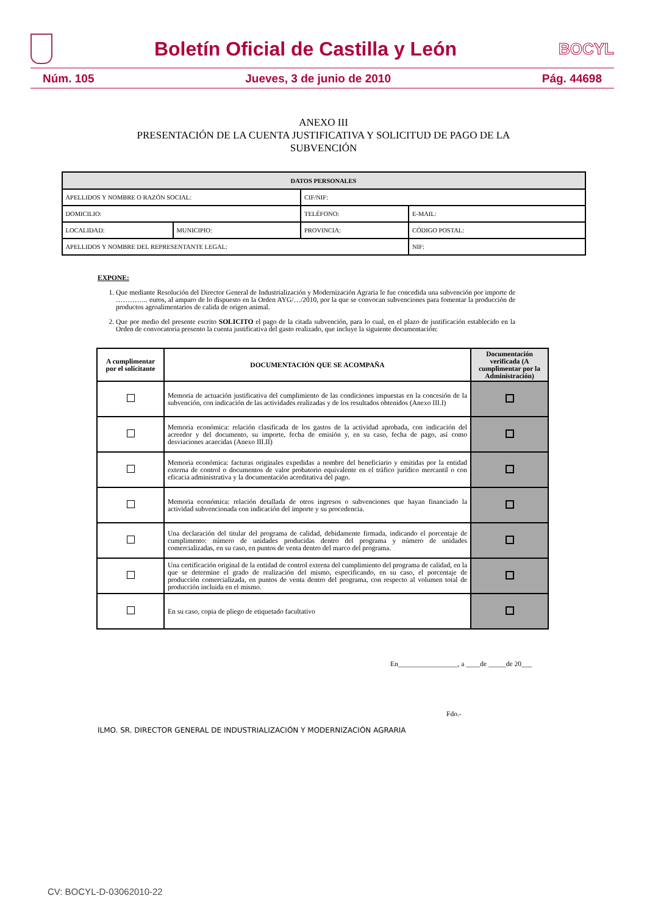Boletín Oficial de Castilla y León
BOCYL
Núm. 105 Jueves, 3 de junio de 2010 Pág. 44698
ANEXO III
PRESENTACIÓN DE LA CUENTA JUSTIFICATIVA Y SOLICITUD DE PAGO DE LA
SUBVENCIÓN
| DATOS PERSONALES | | | |
| --- | --- | --- | --- |
| APELLIDOS Y NOMBRE O RAZÓN SOCIAL: | | CIF/NIF: | |
| DOMICILIO: | | TELÉFONO: | E-MAIL: |
| LOCALIDAD: | MUNICIPIO: | PROVINCIA: | CÓDIGO POSTAL: |
| APELLIDOS Y NOMBRE DEL REPRESENTANTE LEGAL: | | | NIF: |
EXPONE:
1. Que mediante Resolución del Director General de Industrialización y Modernización Agraria le fue concedida una subvención por importe de ………….. euros, al amparo de lo dispuesto en la Orden AYG/…/2010, por la que se convocan subvenciones para fomentar la producción de productos agroalimentarios de calida de origen animal.
2. Que por medio del presente escrito SOLICITO el pago de la citada subvención, para lo cual, en el plazo de justificación establecido en la Orden de convocatoria presento la cuenta justificativa del gasto realizado, que incluye la siguiente documentación:
| A cumplimentar por el solicitante | DOCUMENTACIÓN QUE SE ACOMPAÑA | Documentación verificada (A cumplimentar por la Administración) |
| --- | --- | --- |
| | Memoria de actuación justificativa del cumplimiento de las condiciones impuestas en la concesión de la subvención, con indicación de las actividades realizadas y de los resultados obtenidos (Anexo III.I) | |
| | Memoria económica: relación clasificada de los gastos de la actividad aprobada, con indicación del acreedor y del documento, su importe, fecha de emisión y, en su caso, fecha de pago, así como desviaciones acaecidas (Anexo III.II) | |
| | Memoria económica: facturas originales expedidas a nombre del beneficiario y emitidas por la entidad externa de control o documentos de valor probatorio equivalente en el tráfico jurídico mercantil o con eficacia administrativa y la documentación acreditativa del pago. | |
| | Memoria económica: relación detallada de otros ingresos o subvenciones que hayan financiado la actividad subvencionada con indicación del importe y su procedencia. | |
| | Una declaración del titular del programa de calidad, debidamente firmada, indicando el porcentaje de cumplimento: número de unidades producidas dentro del programa y número de unidades comercializadas, en su caso, en puntos de venta dentro del marco del programa. | |
| | Una certificación original de la entidad de control externa del cumplimiento del programa de calidad, en la que se determine el grado de realización del mismo, especificando, en su caso, el porcentaje de producción comercializada, en puntos de venta dentro del programa, con respecto al volumen total de producción incluida en el mismo. | |
| | En su caso, copia de pliego de etiquetado facultativo | |
En_________________, a ____de _____de 20___
Fdo.-
ILMO. SR. DIRECTOR GENERAL DE INDUSTRIALIZACIÓN Y MODERNIZACIÓN AGRARIA
CV: BOCYL-D-03062010-22